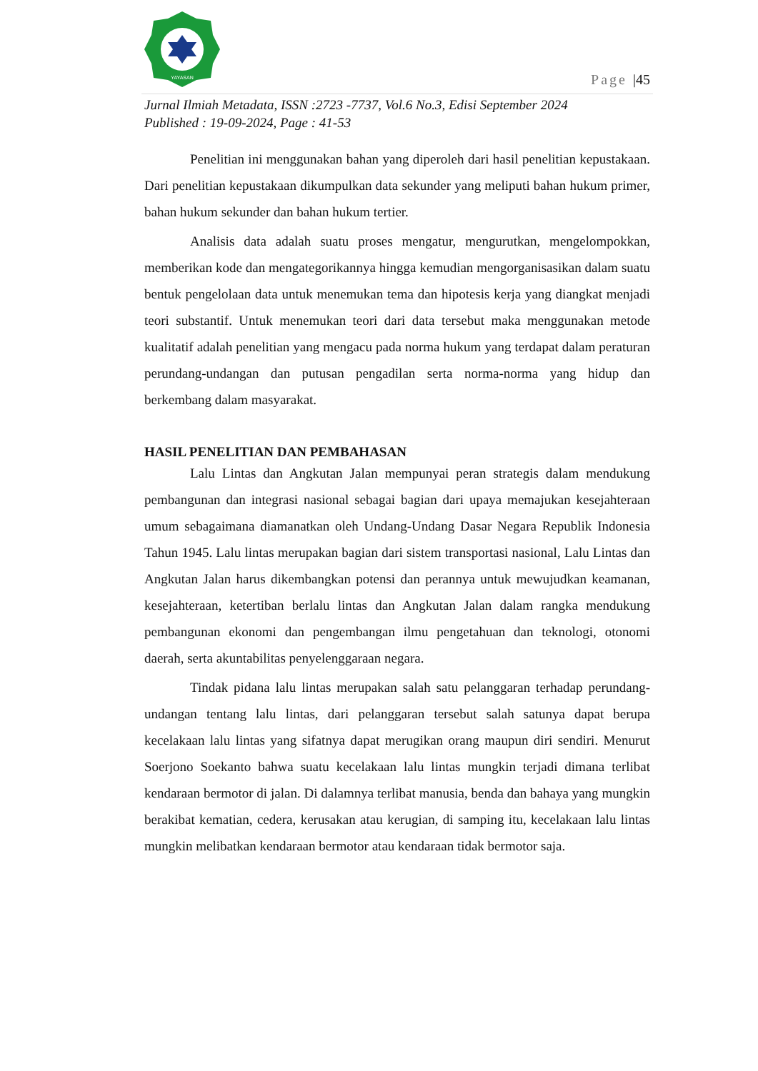YAYASAN
Page |45
Jurnal Ilmiah Metadata, ISSN :2723 -7737, Vol.6 No.3, Edisi September 2024
Published : 19-09-2024, Page : 41-53
Penelitian ini menggunakan bahan yang diperoleh dari hasil penelitian kepustakaan. Dari penelitian kepustakaan dikumpulkan data sekunder yang meliputi bahan hukum primer, bahan hukum sekunder dan bahan hukum tertier.
Analisis data adalah suatu proses mengatur, mengurutkan, mengelompokkan, memberikan kode dan mengategorikannya hingga kemudian mengorganisasikan dalam suatu bentuk pengelolaan data untuk menemukan tema dan hipotesis kerja yang diangkat menjadi teori substantif. Untuk menemukan teori dari data tersebut maka menggunakan metode kualitatif adalah penelitian yang mengacu pada norma hukum yang terdapat dalam peraturan perundang-undangan dan putusan pengadilan serta norma-norma yang hidup dan berkembang dalam masyarakat.
HASIL PENELITIAN DAN PEMBAHASAN
Lalu Lintas dan Angkutan Jalan mempunyai peran strategis dalam mendukung pembangunan dan integrasi nasional sebagai bagian dari upaya memajukan kesejahteraan umum sebagaimana diamanatkan oleh Undang-Undang Dasar Negara Republik Indonesia Tahun 1945. Lalu lintas merupakan bagian dari sistem transportasi nasional, Lalu Lintas dan Angkutan Jalan harus dikembangkan potensi dan perannya untuk mewujudkan keamanan, kesejahteraan, ketertiban berlalu lintas dan Angkutan Jalan dalam rangka mendukung pembangunan ekonomi dan pengembangan ilmu pengetahuan dan teknologi, otonomi daerah, serta akuntabilitas penyelenggaraan negara.
Tindak pidana lalu lintas merupakan salah satu pelanggaran terhadap perundang-undangan tentang lalu lintas, dari pelanggaran tersebut salah satunya dapat berupa kecelakaan lalu lintas yang sifatnya dapat merugikan orang maupun diri sendiri. Menurut Soerjono Soekanto bahwa suatu kecelakaan lalu lintas mungkin terjadi dimana terlibat kendaraan bermotor di jalan. Di dalamnya terlibat manusia, benda dan bahaya yang mungkin berakibat kematian, cedera, kerusakan atau kerugian, di samping itu, kecelakaan lalu lintas mungkin melibatkan kendaraan bermotor atau kendaraan tidak bermotor saja.